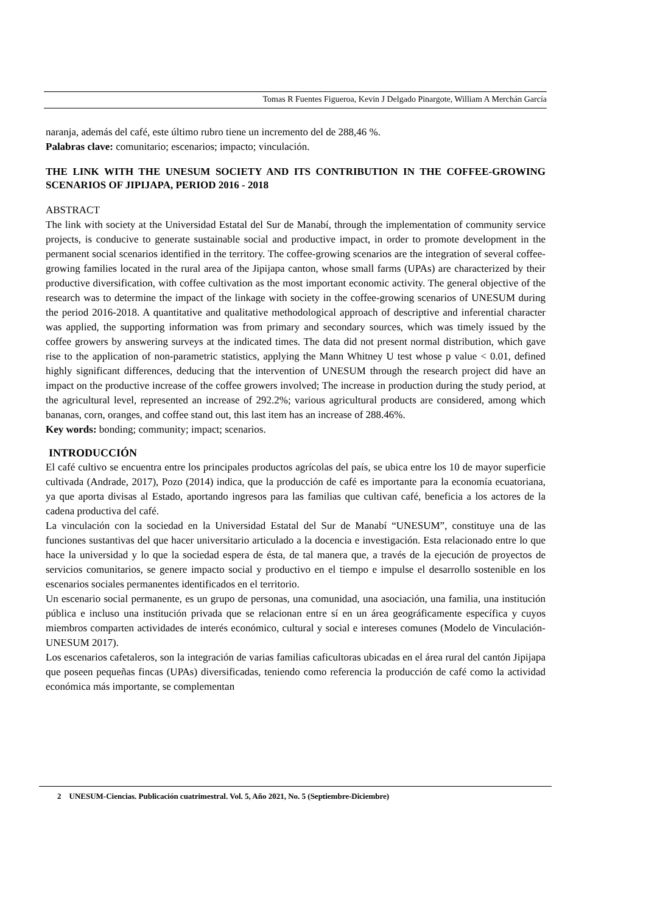Tomas R Fuentes Figueroa, Kevin J Delgado Pinargote, William A Merchán García
naranja, además del café, este último rubro tiene un incremento del de 288,46 %.
Palabras clave: comunitario; escenarios; impacto; vinculación.
THE LINK WITH THE UNESUM SOCIETY AND ITS CONTRIBUTION IN THE COFFEE-GROWING SCENARIOS OF JIPIJAPA, PERIOD 2016 - 2018
ABSTRACT
The link with society at the Universidad Estatal del Sur de Manabí, through the implementation of community service projects, is conducive to generate sustainable social and productive impact, in order to promote development in the permanent social scenarios identified in the territory. The coffee-growing scenarios are the integration of several coffee-growing families located in the rural area of the Jipijapa canton, whose small farms (UPAs) are characterized by their productive diversification, with coffee cultivation as the most important economic activity. The general objective of the research was to determine the impact of the linkage with society in the coffee-growing scenarios of UNESUM during the period 2016-2018. A quantitative and qualitative methodological approach of descriptive and inferential character was applied, the supporting information was from primary and secondary sources, which was timely issued by the coffee growers by answering surveys at the indicated times. The data did not present normal distribution, which gave rise to the application of non-parametric statistics, applying the Mann Whitney U test whose p value < 0.01, defined highly significant differences, deducing that the intervention of UNESUM through the research project did have an impact on the productive increase of the coffee growers involved; The increase in production during the study period, at the agricultural level, represented an increase of 292.2%; various agricultural products are considered, among which bananas, corn, oranges, and coffee stand out, this last item has an increase of 288.46%.
Key words: bonding; community; impact; scenarios.
INTRODUCCIÓN
El café cultivo se encuentra entre los principales productos agrícolas del país, se ubica entre los 10 de mayor superficie cultivada (Andrade, 2017), Pozo (2014) indica, que la producción de café es importante para la economía ecuatoriana, ya que aporta divisas al Estado, aportando ingresos para las familias que cultivan café, beneficia a los actores de la cadena productiva del café.
La vinculación con la sociedad en la Universidad Estatal del Sur de Manabí “UNESUM”, constituye una de las funciones sustantivas del que hacer universitario articulado a la docencia e investigación. Esta relacionado entre lo que hace la universidad y lo que la sociedad espera de ésta, de tal manera que, a través de la ejecución de proyectos de servicios comunitarios, se genere impacto social y productivo en el tiempo e impulse el desarrollo sostenible en los escenarios sociales permanentes identificados en el territorio.
Un escenario social permanente, es un grupo de personas, una comunidad, una asociación, una familia, una institución pública e incluso una institución privada que se relacionan entre sí en un área geográficamente específica y cuyos miembros comparten actividades de interés económico, cultural y social e intereses comunes (Modelo de Vinculación-UNESUM 2017).
Los escenarios cafetaleros, son la integración de varias familias caficultoras ubicadas en el área rural del cantón Jipijapa que poseen pequeñas fincas (UPAs) diversificadas, teniendo como referencia la producción de café como la actividad económica más importante, se complementan
2 UNESUM-Ciencias. Publicación cuatrimestral. Vol. 5, Año 2021, No. 5 (Septiembre-Diciembre)